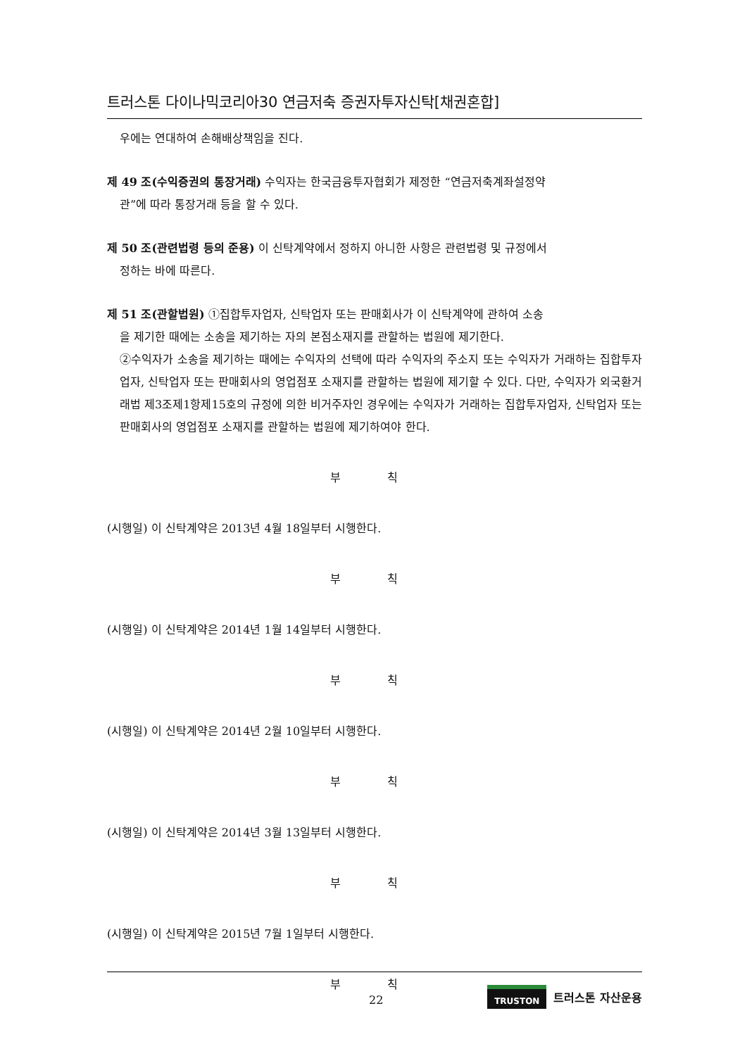트러스톤 다이나믹코리아30 연금저축 증권자투자신탁[채권혼합]
우에는 연대하여 손해배상책임을 진다.
제 49 조(수익증권의 통장거래) 수익자는 한국금융투자협회가 제정한 “연금저축계좌설정약
관”에 따라 통장거래 등을 할 수 있다.
제 50 조(관련법령 등의 준용) 이 신탁계약에서 정하지 아니한 사항은 관련법령 및 규정에서
정하는 바에 따른다.
제 51 조(관할법원) ①집합투자업자, 신탁업자 또는 판매회사가 이 신탁계약에 관하여 소송
을 제기한 때에는 소송을 제기하는 자의 본점소재지를 관할하는 법원에 제기한다.
②수익자가 소송을 제기하는 때에는 수익자의 선택에 따라 수익자의 주소지 또는 수익자가 거래하는 집합투자업자, 신탁업자 또는 판매회사의 영업점포 소재지를 관할하는 법원에 제기할 수 있다. 다만, 수익자가 외국환거래법 제3조제1항제15호의 규정에 의한 비거주자인 경우에는 수익자가 거래하는 집합투자업자, 신탁업자 또는 판매회사의 영업점포 소재지를 관할하는 법원에 제기하여야 한다.
부 칙
(시행일) 이 신탁계약은 2013년 4월 18일부터 시행한다.
부 칙
(시행일) 이 신탁계약은 2014년 1월 14일부터 시행한다.
부 칙
(시행일) 이 신탁계약은 2014년 2월 10일부터 시행한다.
부 칙
(시행일) 이 신탁계약은 2014년 3월 13일부터 시행한다.
부 칙
(시행일) 이 신탁계약은 2015년 7월 1일부터 시행한다.
부 칙
22
TRUSTON 트러스톤 자산운용